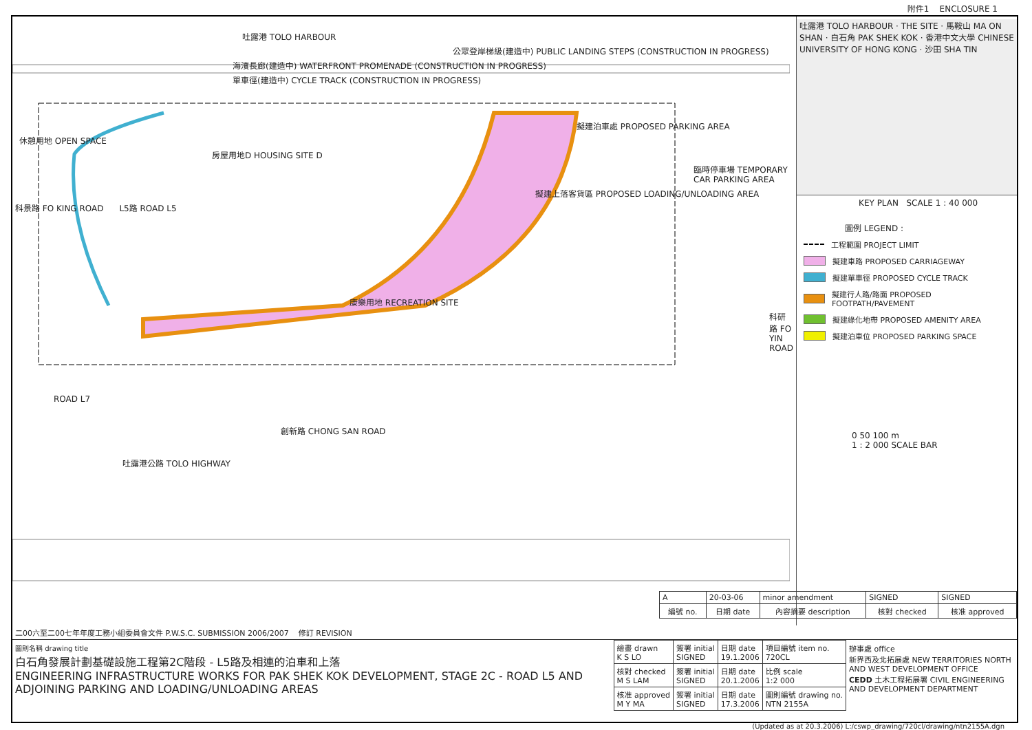附件1 ENCLOSURE 1
吐露港 TOLO HARBOUR
公眾登岸梯級(建造中) PUBLIC LANDING STEPS (CONSTRUCTION IN PROGRESS)
海濱長廊(建造中) WATERFRONT PROMENADE (CONSTRUCTION IN PROGRESS)
單車徑(建造中) CYCLE TRACK (CONSTRUCTION IN PROGRESS)
擬建泊車處 PROPOSED PARKING AREA
休憩用地 OPEN SPACE
房屋用地D HOUSING SITE D
臨時停車場 TEMPORARY CAR PARKING AREA
擬建上落客貨區 PROPOSED LOADING/UNLOADING AREA
科景路 FO KING ROAD L5路 ROAD L5
康樂用地 RECREATION SITE
科研路 FO YIN ROAD
ROAD L7
創新路 CHONG SAN ROAD
吐露港公路 TOLO HIGHWAY
吐露港 TOLO HARBOUR · THE SITE · 馬鞍山 MA ON SHAN · 白石角 PAK SHEK KOK · 香港中文大學 CHINESE UNIVERSITY OF HONG KONG · 沙田 SHA TIN
KEY PLAN SCALE 1 : 40 000
圖例 LEGEND :
工程範圍 PROJECT LIMIT
擬建車路 PROPOSED CARRIAGEWAY
擬建單車徑 PROPOSED CYCLE TRACK
擬建行人路/路面 PROPOSED FOOTPATH/PAVEMENT
擬建綠化地帶 PROPOSED AMENITY AREA
擬建泊車位 PROPOSED PARKING SPACE
0 50 100 m
1 : 2 000 SCALE BAR
| A | 20-03-06 | minor amendment | SIGNED | SIGNED |
| 編號 no. | 日期 date | 內容摘要 description | 核對 checked | 核准 approved |
二00六至二00七年年度工務小組委員會文件 P.W.S.C. SUBMISSION 2006/2007 修訂 REVISION
圖則名稱 drawing title
白石角發展計劃基礎設施工程第2C階段 - L5路及相連的泊車和上落
ENGINEERING INFRASTRUCTURE WORKS FOR PAK SHEK KOK DEVELOPMENT, STAGE 2C - ROAD L5 AND ADJOINING PARKING AND LOADING/UNLOADING AREAS
| 繪畫 drawn K S LO | 簽署 initial SIGNED | 日期 date 19.1.2006 | 項目編號 item no. 720CL |
| 核對 checked M S LAM | 簽署 initial SIGNED | 日期 date 20.1.2006 | 比例 scale 1:2 000 |
| 核准 approved M Y MA | 簽署 initial SIGNED | 日期 date 17.3.2006 | 圖則編號 drawing no. NTN 2155A |
辦事處 office
新界西及北拓展處 NEW TERRITORIES NORTH AND WEST DEVELOPMENT OFFICE
CEDD 土木工程拓展署 CIVIL ENGINEERING AND DEVELOPMENT DEPARTMENT
(Updated as at 20.3.2006) L:/cswp_drawing/720cl/drawing/ntn2155A.dgn